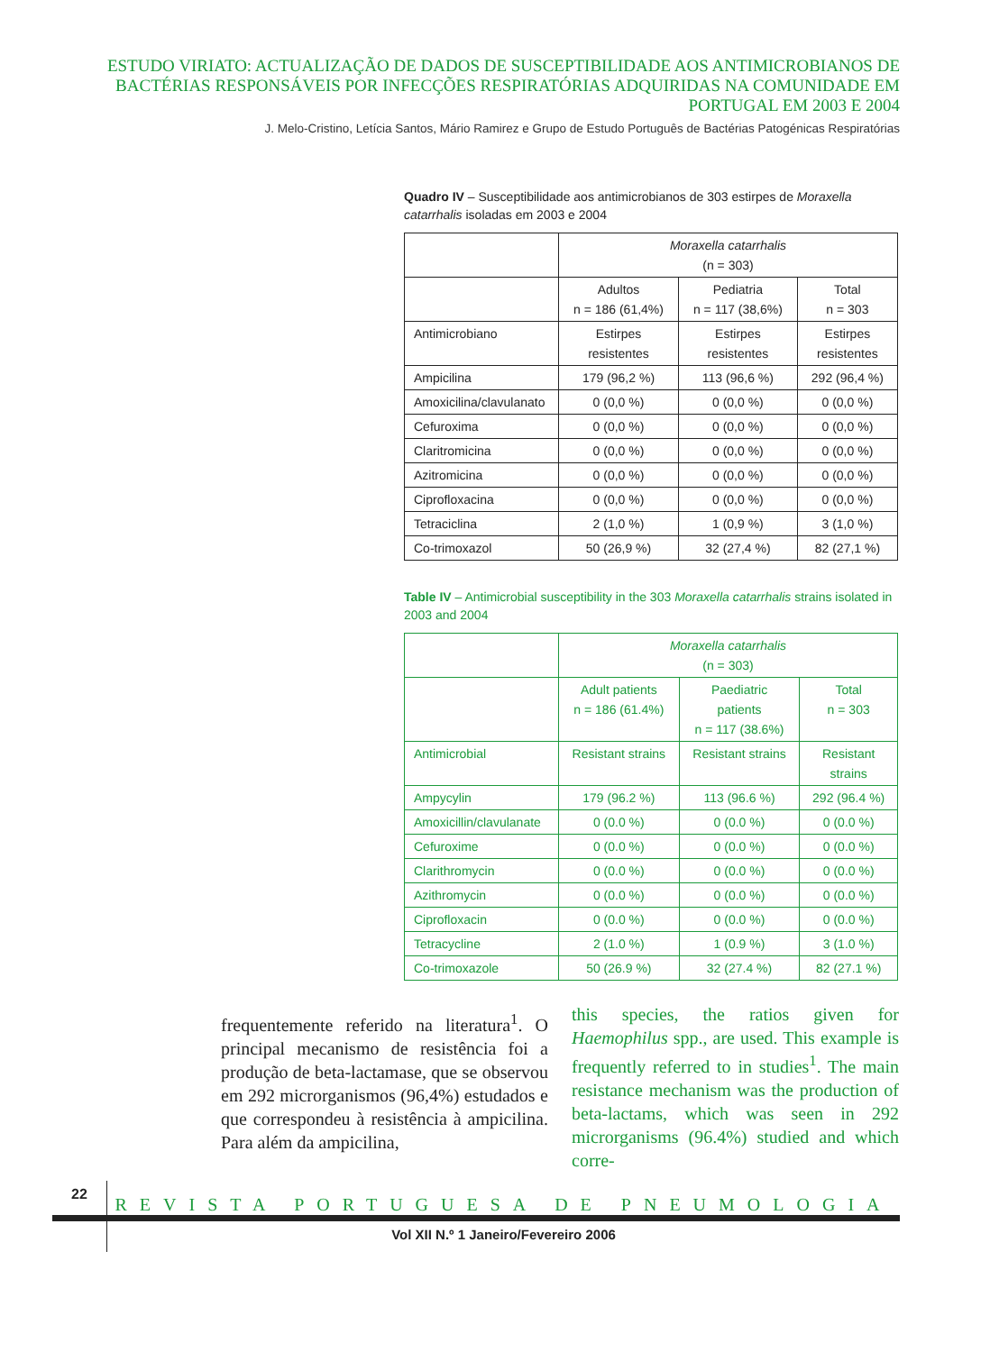ESTUDO VIRIATO: ACTUALIZAÇÃO DE DADOS DE SUSCEPTIBILIDADE AOS ANTIMICROBIANOS DE BACTÉRIAS RESPONSÁVEIS POR INFECÇÕES RESPIRATÓRIAS ADQUIRIDAS NA COMUNIDADE EM PORTUGAL EM 2003 E 2004
J. Melo-Cristino, Letícia Santos, Mário Ramirez e Grupo de Estudo Português de Bactérias Patogénicas Respiratórias
Quadro IV – Susceptibilidade aos antimicrobianos de 303 estirpes de Moraxella catarrhalis isoladas em 2003 e 2004
| | Moraxella catarrhalis (n = 303) | | |
| | Adultos n = 186 (61,4%) | Pediatria n = 117 (38,6%) | Total n = 303 |
| Antimicrobiano | Estirpes resistentes | Estirpes resistentes | Estirpes resistentes |
| Ampicilina | 179 (96,2 %) | 113 (96,6 %) | 292 (96,4 %) |
| Amoxicilina/clavulanato | 0 (0,0 %) | 0 (0,0 %) | 0 (0,0 %) |
| Cefuroxima | 0 (0,0 %) | 0 (0,0 %) | 0 (0,0 %) |
| Claritromicina | 0 (0,0 %) | 0 (0,0 %) | 0 (0,0 %) |
| Azitromicina | 0 (0,0 %) | 0 (0,0 %) | 0 (0,0 %) |
| Ciprofloxacina | 0 (0,0 %) | 0 (0,0 %) | 0 (0,0 %) |
| Tetraciclina | 2 (1,0 %) | 1 (0,9 %) | 3 (1,0 %) |
| Co-trimoxazol | 50 (26,9 %) | 32 (27,4 %) | 82 (27,1 %) |
Table IV – Antimicrobial susceptibility in the 303 Moraxella catarrhalis strains isolated in 2003 and 2004
| | Moraxella catarrhalis (n = 303) | | |
| | Adult patients n = 186 (61.4%) | Paediatric patients n = 117 (38.6%) | Total n = 303 |
| Antimicrobial | Resistant strains | Resistant strains | Resistant strains |
| Ampycylin | 179 (96.2 %) | 113 (96.6 %) | 292 (96.4 %) |
| Amoxicillin/clavulanate | 0 (0.0 %) | 0 (0.0 %) | 0 (0.0 %) |
| Cefuroxime | 0 (0.0 %) | 0 (0.0 %) | 0 (0.0 %) |
| Clarithromycin | 0 (0.0 %) | 0 (0.0 %) | 0 (0.0 %) |
| Azithromycin | 0 (0.0 %) | 0 (0.0 %) | 0 (0.0 %) |
| Ciprofloxacin | 0 (0.0 %) | 0 (0.0 %) | 0 (0.0 %) |
| Tetracycline | 2 (1.0 %) | 1 (0.9 %) | 3 (1.0 %) |
| Co-trimoxazole | 50 (26.9 %) | 32 (27.4 %) | 82 (27.1 %) |
frequentemente referido na literatura<sup>1</sup>. O principal mecanismo de resistência foi a produção de beta-lactamase, que se observou em 292 microrganismos (96,4%) estudados e que correspondeu à resistência à ampicilina. Para além da ampicilina,
this species, the ratios given for Haemophilus spp., are used. This example is frequently referred to in studies<sup>1</sup>. The main resistance mechanism was the production of beta-lactams, which was seen in 292 microrganisms (96.4%) studied and which corre-
22
REVISTA PORTUGUESA DE PNEUMOLOGIA
Vol XII N.º 1 Janeiro/Fevereiro 2006